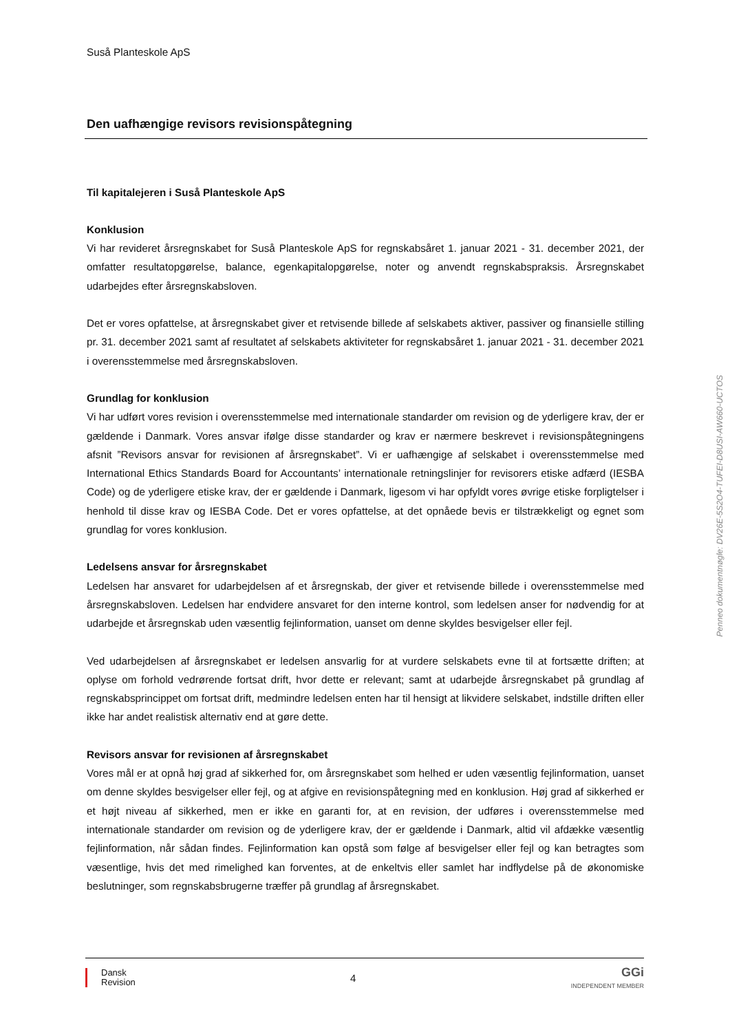Suså Planteskole ApS
Den uafhængige revisors revisionspåtegning
Til kapitalejeren i Suså Planteskole ApS
Konklusion
Vi har revideret årsregnskabet for Suså Planteskole ApS for regnskabsåret 1. januar 2021 - 31. december 2021, der omfatter resultatopgørelse, balance, egenkapitalopgørelse, noter og anvendt regnskabspraksis. Årsregnskabet udarbejdes efter årsregnskabsloven.
Det er vores opfattelse, at årsregnskabet giver et retvisende billede af selskabets aktiver, passiver og finansielle stilling pr. 31. december 2021 samt af resultatet af selskabets aktiviteter for regnskabsåret 1. januar 2021 - 31. december 2021 i overensstemmelse med årsregnskabsloven.
Grundlag for konklusion
Vi har udført vores revision i overensstemmelse med internationale standarder om revision og de yderligere krav, der er gældende i Danmark. Vores ansvar ifølge disse standarder og krav er nærmere beskrevet i revisionspåtegningens afsnit ”Revisors ansvar for revisionen af årsregnskabet”. Vi er uafhængige af selskabet i overensstemmelse med International Ethics Standards Board for Accountants’ internationale retningslinjer for revisorers etiske adfærd (IESBA Code) og de yderligere etiske krav, der er gældende i Danmark, ligesom vi har opfyldt vores øvrige etiske forpligtelser i henhold til disse krav og IESBA Code. Det er vores opfattelse, at det opnåede bevis er tilstrækkeligt og egnet som grundlag for vores konklusion.
Ledelsens ansvar for årsregnskabet
Ledelsen har ansvaret for udarbejdelsen af et årsregnskab, der giver et retvisende billede i overensstemmelse med årsregnskabsloven. Ledelsen har endvidere ansvaret for den interne kontrol, som ledelsen anser for nødvendig for at udarbejde et årsregnskab uden væsentlig fejlinformation, uanset om denne skyldes besvigelser eller fejl.
Ved udarbejdelsen af årsregnskabet er ledelsen ansvarlig for at vurdere selskabets evne til at fortsætte driften; at oplyse om forhold vedrørende fortsat drift, hvor dette er relevant; samt at udarbejde årsregnskabet på grundlag af regnskabsprincippet om fortsat drift, medmindre ledelsen enten har til hensigt at likvidere selskabet, indstille driften eller ikke har andet realistisk alternativ end at gøre dette.
Revisors ansvar for revisionen af årsregnskabet
Vores mål er at opnå høj grad af sikkerhed for, om årsregnskabet som helhed er uden væsentlig fejlinformation, uanset om denne skyldes besvigelser eller fejl, og at afgive en revisionspåtegning med en konklusion. Høj grad af sikkerhed er et højt niveau af sikkerhed, men er ikke en garanti for, at en revision, der udføres i overensstemmelse med internationale standarder om revision og de yderligere krav, der er gældende i Danmark, altid vil afdække væsentlig fejlinformation, når sådan findes. Fejlinformation kan opstå som følge af besvigelser eller fejl og kan betragtes som væsentlige, hvis det med rimelighed kan forventes, at de enkeltvis eller samlet har indflydelse på de økonomiske beslutninger, som regnskabsbrugerne træffer på grundlag af årsregnskabet.
Penneo dokumentnøgle: DV26E-5S2O4-TUFEI-D8USI-AW660-UCTOS
Dansk
Revision
4
GGi
INDEPENDENT MEMBER